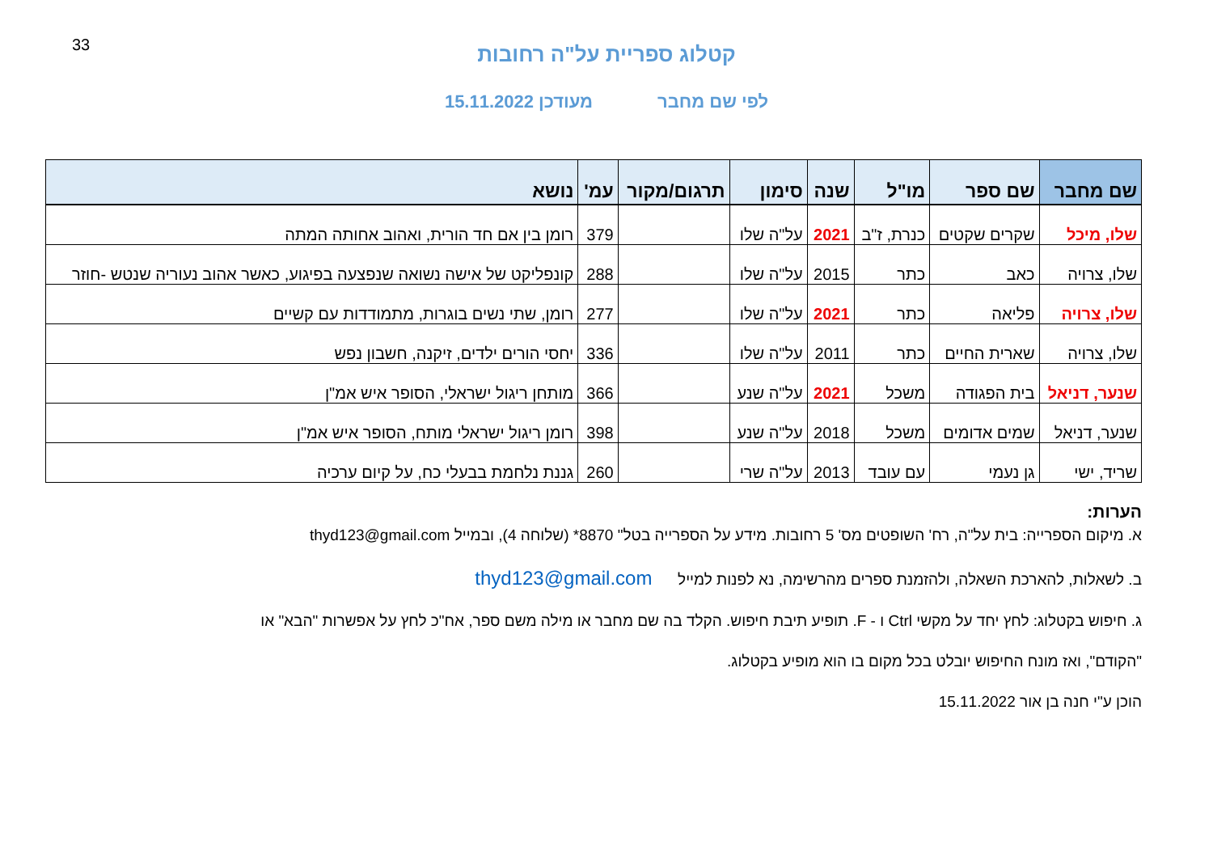33
קטלוג ספריית על"ה רחובות
לפי שם מחבר מעודכן 15.11.2022
| שם מחבר | שם ספר | מו"ל | שנה | סימון | תרגום/מקור | עמ' | נושא |
| --- | --- | --- | --- | --- | --- | --- | --- |
| שלו, מיכל | שקרים שקטים | כנרת, ז"ב | 2021 | על"ה שלו | | 379 | רומן בין אם חד הורית, ואהוב אחותה המתה |
| שלו, צרויה | כאב | כתר | 2015 | על"ה שלו | | 288 | קונפליקט של אישה נשואה שנפצעה בפיגוע, כאשר אהוב נעוריה שנטש -חוזר |
| שלו, צרויה | פליאה | כתר | 2021 | על"ה שלו | | 277 | רומן, שתי נשים בוגרות, מתמודדות עם קשיים |
| שלו, צרויה | שארית החיים | כתר | 2011 | על"ה שלו | | 336 | יחסי הורים ילדים, זיקנה, חשבון נפש |
| שנער, דניאל | בית הפגודה | משכל | 2021 | על"ה שנע | | 366 | מותחן ריגול ישראלי, הסופר איש אמ"ן |
| שנער, דניאל | שמים אדומים | משכל | 2018 | על"ה שנע | | 398 | רומן ריגול ישראלי מותח, הסופר איש אמ"ן |
| שריד, ישי | גן נעמי | עם עובד | 2013 | על"ה שרי | | 260 | גננת נלחמת בבעלי כח, על קיום ערכיה |
הערות:
א. מיקום הספרייה: בית על"ה, רח' השופטים מס' 5 רחובות. מידע על הספרייה בטל" 8870* (שלוחה 4), ובמייל thyd123@gmail.com
ב. לשאלות, להארכת השאלה, ולהזמנת ספרים מהרשימה, נא לפנות למייל thyd123@gmail.com
ג. חיפוש בקטלוג: לחץ יחד על מקשי Ctrl ו - F. תופיע תיבת חיפוש. הקלד בה שם מחבר או מילה משם ספר, אח"כ לחץ על אפשרות "הבא" או
"הקודם", ואז מונח החיפוש יובלט בכל מקום בו הוא מופיע בקטלוג.
הוכן ע"י חנה בן אור 15.11.2022